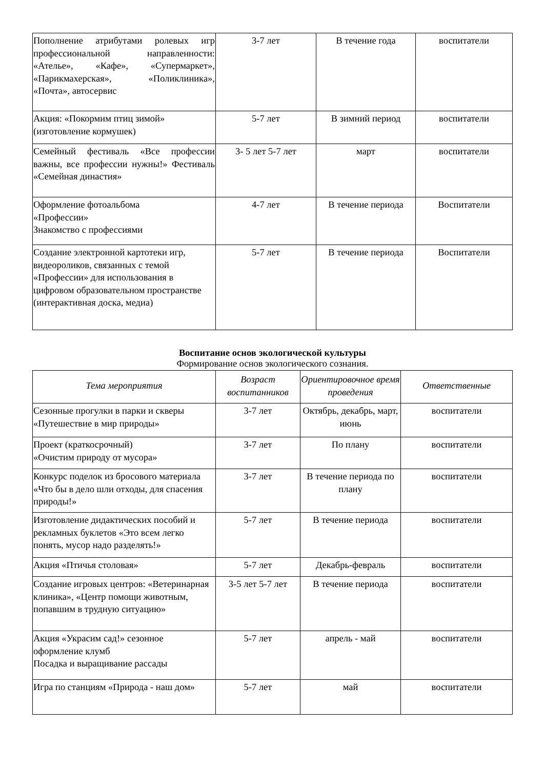| Пополнение атрибутами ролевых игр профессиональной направленности: «Ателье», «Кафе», «Супермаркет», «Парикмахерская», «Поликлиника», «Почта», автосервис | 3-7 лет | В течение года | воспитатели |
| Акция: «Покормим птиц зимой» (изготовление кормушек) | 5-7 лет | В зимний период | воспитатели |
| Семейный фестиваль «Все профессии важны, все профессии нужны!» Фестиваль «Семейная династия» | 3- 5 лет 5-7 лет | март | воспитатели |
| Оформление фотоальбома «Профессии» Знакомство с профессиями | 4-7 лет | В течение периода | Воспитатели |
| Создание электронной картотеки игр, видеороликов, связанных с темой «Профессии» для использования в цифровом образовательном пространстве (интерактивная доска, медиа) | 5-7 лет | В течение периода | Воспитатели |
Воспитание основ экологической культуры
Формирование основ экологического сознания.
| Тема мероприятия | Возраст воспитанников | Ориентировочное время проведения | Ответственные |
| --- | --- | --- | --- |
| Сезонные прогулки в парки и скверы «Путешествие в мир природы» | 3-7 лет | Октябрь, декабрь, март, июнь | воспитатели |
| Проект (краткосрочный) «Очистим природу от мусора» | 3-7 лет | По плану | воспитатели |
| Конкурс поделок из бросового материала «Что бы в дело шли отходы, для спасения природы!» | 3-7 лет | В течение периода по плану | воспитатели |
| Изготовление дидактических пособий и рекламных буклетов «Это всем легко понять, мусор надо разделять!» | 5-7 лет | В течение периода | воспитатели |
| Акция «Птичья столовая» | 5-7 лет | Декабрь-февраль | воспитатели |
| Создание игровых центров: «Ветеринарная клиника», «Центр помощи животным, попавшим в трудную ситуацию» | 3-5 лет 5-7 лет | В течение периода | воспитатели |
| Акция «Украсим сад!» сезонное оформление клумб Посадка и выращивание рассады | 5-7 лет | апрель - май | воспитатели |
| Игра по станциям «Природа - наш дом» | 5-7 лет | май | воспитатели |